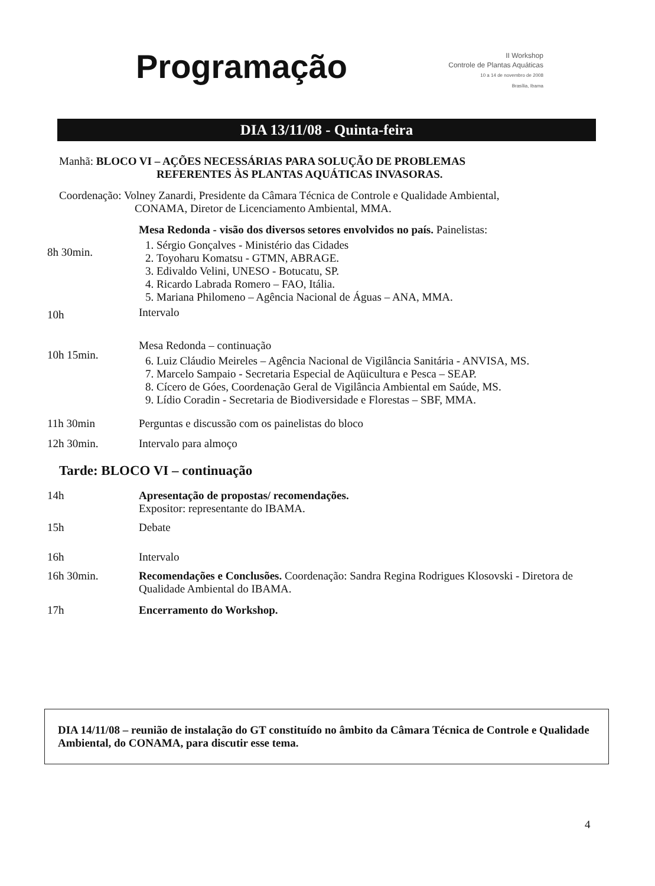Programação
II Workshop
Controle de Plantas Aquáticas
10 a 14 de novembro de 2008
Brasília, Ibama
DIA 13/11/08 - Quinta-feira
Manhã: BLOCO VI – AÇÕES NECESSÁRIAS PARA SOLUÇÃO DE PROBLEMAS
REFERENTES ÀS PLANTAS AQUÁTICAS INVASORAS.
Coordenação: Volney Zanardi, Presidente da Câmara Técnica de Controle e Qualidade Ambiental,
CONAMA, Diretor de Licenciamento Ambiental, MMA.
8h 30min.
Mesa Redonda - visão dos diversos setores envolvidos no país. Painelistas:
1. Sérgio Gonçalves - Ministério das Cidades
2. Toyoharu Komatsu - GTMN, ABRAGE.
3. Edivaldo Velini, UNESO - Botucatu, SP.
4. Ricardo Labrada Romero – FAO, Itália.
5. Mariana Philomeno – Agência Nacional de Águas – ANA, MMA.
10h
Intervalo
10h 15min.
Mesa Redonda – continuação
6. Luiz Cláudio Meireles – Agência Nacional de Vigilância Sanitária - ANVISA, MS.
7. Marcelo Sampaio - Secretaria Especial de Aqüicultura e Pesca – SEAP.
8. Cícero de Góes, Coordenação Geral de Vigilância Ambiental em Saúde, MS.
9. Lídio Coradin - Secretaria de Biodiversidade e Florestas – SBF, MMA.
11h 30min Perguntas e discussão com os painelistas do bloco
12h 30min. Intervalo para almoço
Tarde: BLOCO VI – continuação
14h Apresentação de propostas/ recomendações.
Expositor: representante do IBAMA.
15h Debate
16h Intervalo
16h 30min. Recomendações e Conclusões. Coordenação: Sandra Regina Rodrigues Klosovski - Diretora de Qualidade Ambiental do IBAMA.
17h Encerramento do Workshop.
DIA 14/11/08 – reunião de instalação do GT constituído no âmbito da Câmara Técnica de Controle e Qualidade Ambiental, do CONAMA, para discutir esse tema.
4